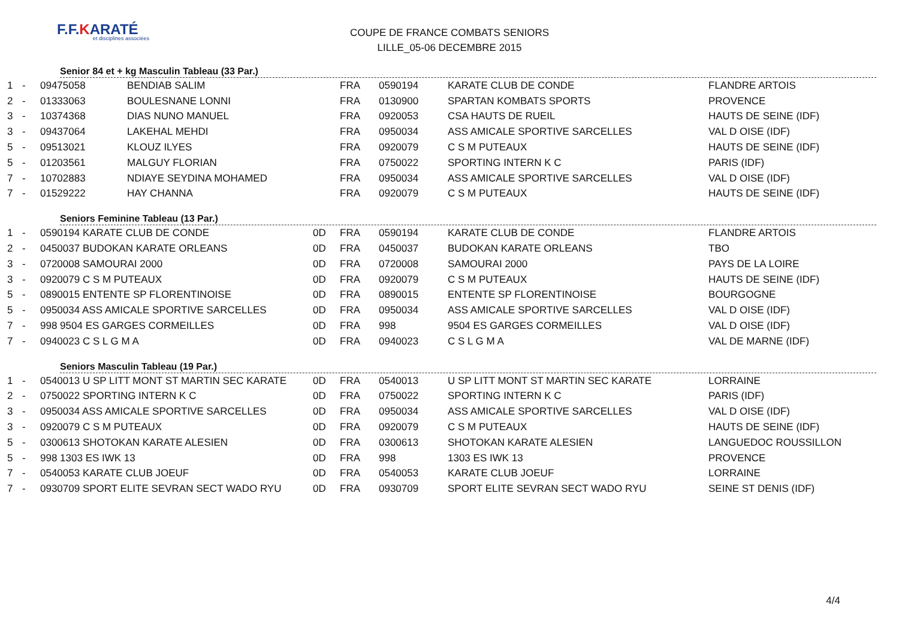F.F.KARATÉ
et disciplines associées
COUPE DE FRANCE COMBATS SENIORS
LILLE_05-06 DECEMBRE 2015
Senior 84 et + kg Masculin Tableau (33 Par.)
| 1 | - | 09475058 | BENDIAB SALIM | | FRA | 0590194 | KARATE CLUB DE CONDE | FLANDRE ARTOIS |
| 2 | - | 01333063 | BOULESNANE LONNI | | FRA | 0130900 | SPARTAN KOMBATS SPORTS | PROVENCE |
| 3 | - | 10374368 | DIAS NUNO MANUEL | | FRA | 0920053 | CSA HAUTS DE RUEIL | HAUTS DE SEINE (IDF) |
| 3 | - | 09437064 | LAKEHAL MEHDI | | FRA | 0950034 | ASS AMICALE SPORTIVE SARCELLES | VAL D OISE (IDF) |
| 5 | - | 09513021 | KLOUZ ILYES | | FRA | 0920079 | C S M PUTEAUX | HAUTS DE SEINE (IDF) |
| 5 | - | 01203561 | MALGUY FLORIAN | | FRA | 0750022 | SPORTING INTERN K C | PARIS (IDF) |
| 7 | - | 10702883 | NDIAYE SEYDINA MOHAMED | | FRA | 0950034 | ASS AMICALE SPORTIVE SARCELLES | VAL D OISE (IDF) |
| 7 | - | 01529222 | HAY CHANNA | | FRA | 0920079 | C S M PUTEAUX | HAUTS DE SEINE (IDF) |
Seniors Feminine Tableau (13 Par.)
| 1 | - | 0590194 KARATE CLUB DE CONDE | 0D | FRA | 0590194 | KARATE CLUB DE CONDE | FLANDRE ARTOIS |
| 2 | - | 0450037 BUDOKAN KARATE ORLEANS | 0D | FRA | 0450037 | BUDOKAN KARATE ORLEANS | TBO |
| 3 | - | 0720008 SAMOURAI 2000 | 0D | FRA | 0720008 | SAMOURAI 2000 | PAYS DE LA LOIRE |
| 3 | - | 0920079 C S M PUTEAUX | 0D | FRA | 0920079 | C S M PUTEAUX | HAUTS DE SEINE (IDF) |
| 5 | - | 0890015 ENTENTE SP FLORENTINOISE | 0D | FRA | 0890015 | ENTENTE SP FLORENTINOISE | BOURGOGNE |
| 5 | - | 0950034 ASS AMICALE SPORTIVE SARCELLES | 0D | FRA | 0950034 | ASS AMICALE SPORTIVE SARCELLES | VAL D OISE (IDF) |
| 7 | - | 998 9504 ES GARGES CORMEILLES | 0D | FRA | 998 | 9504 ES GARGES CORMEILLES | VAL D OISE (IDF) |
| 7 | - | 0940023 C S L G M A | 0D | FRA | 0940023 | C S L G M A | VAL DE MARNE (IDF) |
Seniors Masculin Tableau (19 Par.)
| 1 | - | 0540013 U SP LITT MONT ST MARTIN SEC KARATE | 0D | FRA | 0540013 | U SP LITT MONT ST MARTIN SEC KARATE | LORRAINE |
| 2 | - | 0750022 SPORTING INTERN K C | 0D | FRA | 0750022 | SPORTING INTERN K C | PARIS (IDF) |
| 3 | - | 0950034 ASS AMICALE SPORTIVE SARCELLES | 0D | FRA | 0950034 | ASS AMICALE SPORTIVE SARCELLES | VAL D OISE (IDF) |
| 3 | - | 0920079 C S M PUTEAUX | 0D | FRA | 0920079 | C S M PUTEAUX | HAUTS DE SEINE (IDF) |
| 5 | - | 0300613 SHOTOKAN KARATE ALESIEN | 0D | FRA | 0300613 | SHOTOKAN KARATE ALESIEN | LANGUEDOC ROUSSILLON |
| 5 | - | 998 1303 ES IWK 13 | 0D | FRA | 998 | 1303 ES IWK 13 | PROVENCE |
| 7 | - | 0540053 KARATE CLUB JOEUF | 0D | FRA | 0540053 | KARATE CLUB JOEUF | LORRAINE |
| 7 | - | 0930709 SPORT ELITE SEVRAN SECT WADO RYU | 0D | FRA | 0930709 | SPORT ELITE SEVRAN SECT WADO RYU | SEINE ST DENIS (IDF) |
4/4